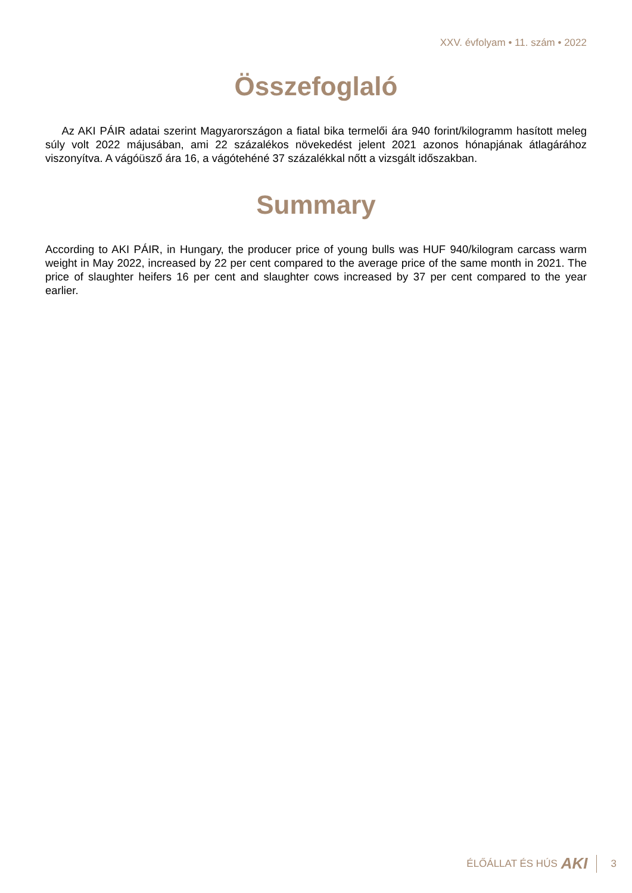XXV. évfolyam • 11. szám • 2022
Összefoglaló
Az AKI PÁIR adatai szerint Magyarországon a fiatal bika termelői ára 940 forint/kilogramm hasított meleg súly volt 2022 májusában, ami 22 százalékos növekedést jelent 2021 azonos hónapjának átlagárához viszonyítva. A vágóüsző ára 16, a vágótehéné 37 százalékkal nőtt a vizsgált időszakban.
Summary
According to AKI PÁIR, in Hungary, the producer price of young bulls was HUF 940/kilogram carcass warm weight in May 2022, increased by 22 per cent compared to the average price of the same month in 2021. The price of slaughter heifers 16 per cent and slaughter cows increased by 37 per cent compared to the year earlier.
ÉLŐÁLLAT ÉS HÚS AKI 3